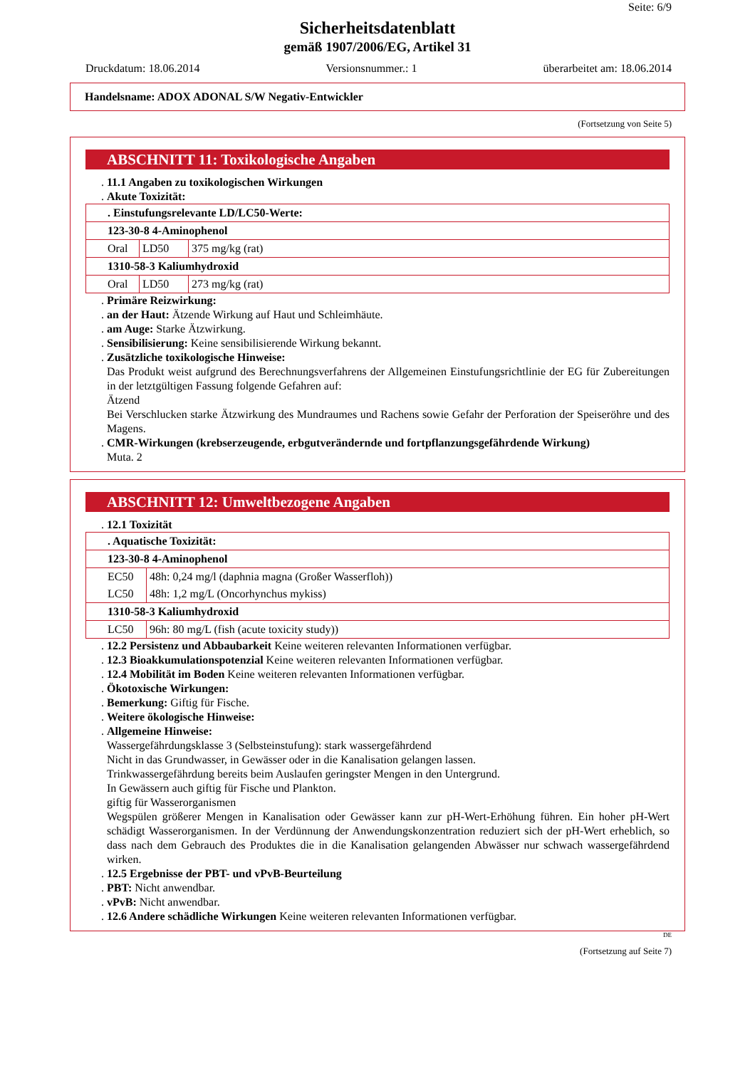Seite: 6/9
Sicherheitsdatenblatt
gemäß 1907/2006/EG, Artikel 31
Druckdatum: 18.06.2014 Versionsnummer.: 1 überarbeitet am: 18.06.2014
Handelsname: ADOX ADONAL S/W Negativ-Entwickler
(Fortsetzung von Seite 5)
ABSCHNITT 11: Toxikologische Angaben
. 11.1 Angaben zu toxikologischen Wirkungen
. Akute Toxizität:
| . Einstufungsrelevante LD/LC50-Werte: | | |
| 123-30-8 4-Aminophenol | | |
| Oral | LD50 | 375 mg/kg (rat) |
| 1310-58-3 Kaliumhydroxid | | |
| Oral | LD50 | 273 mg/kg (rat) |
. Primäre Reizwirkung:
. an der Haut: Ätzende Wirkung auf Haut und Schleimhäute.
. am Auge: Starke Ätzwirkung.
. Sensibilisierung: Keine sensibilisierende Wirkung bekannt.
. Zusätzliche toxikologische Hinweise:
Das Produkt weist aufgrund des Berechnungsverfahrens der Allgemeinen Einstufungsrichtlinie der EG für Zubereitungen in der letztgültigen Fassung folgende Gefahren auf:
Ätzend
Bei Verschlucken starke Ätzwirkung des Mundraumes und Rachens sowie Gefahr der Perforation der Speiseröhre und des Magens.
. CMR-Wirkungen (krebserzeugende, erbgutverändernde und fortpflanzungsgefährdende Wirkung)
Muta. 2
ABSCHNITT 12: Umweltbezogene Angaben
. 12.1 Toxizität
| . Aquatische Toxizität: | |
| 123-30-8 4-Aminophenol | |
| EC50 | 48h: 0,24 mg/l (daphnia magna (Großer Wasserfloh)) |
| LC50 | 48h: 1,2 mg/L (Oncorhynchus mykiss) |
| 1310-58-3 Kaliumhydroxid | |
| LC50 | 96h: 80 mg/L (fish (acute toxicity study)) |
. 12.2 Persistenz und Abbaubarkeit Keine weiteren relevanten Informationen verfügbar.
. 12.3 Bioakkumulationspotenzial Keine weiteren relevanten Informationen verfügbar.
. 12.4 Mobilität im Boden Keine weiteren relevanten Informationen verfügbar.
. Ökotoxische Wirkungen:
. Bemerkung: Giftig für Fische.
. Weitere ökologische Hinweise:
. Allgemeine Hinweise:
Wassergefährdungsklasse 3 (Selbsteinstufung): stark wassergefährdend
Nicht in das Grundwasser, in Gewässer oder in die Kanalisation gelangen lassen.
Trinkwassergefährdung bereits beim Auslaufen geringster Mengen in den Untergrund.
In Gewässern auch giftig für Fische und Plankton.
giftig für Wasserorganismen
Wegspülen größerer Mengen in Kanalisation oder Gewässer kann zur pH-Wert-Erhöhung führen. Ein hoher pH-Wert schädigt Wasserorganismen. In der Verdünnung der Anwendungskonzentration reduziert sich der pH-Wert erheblich, so dass nach dem Gebrauch des Produktes die in die Kanalisation gelangenden Abwässer nur schwach wassergefährdend wirken.
. 12.5 Ergebnisse der PBT- und vPvB-Beurteilung
. PBT: Nicht anwendbar.
. vPvB: Nicht anwendbar.
. 12.6 Andere schädliche Wirkungen Keine weiteren relevanten Informationen verfügbar.
DE
(Fortsetzung auf Seite 7)